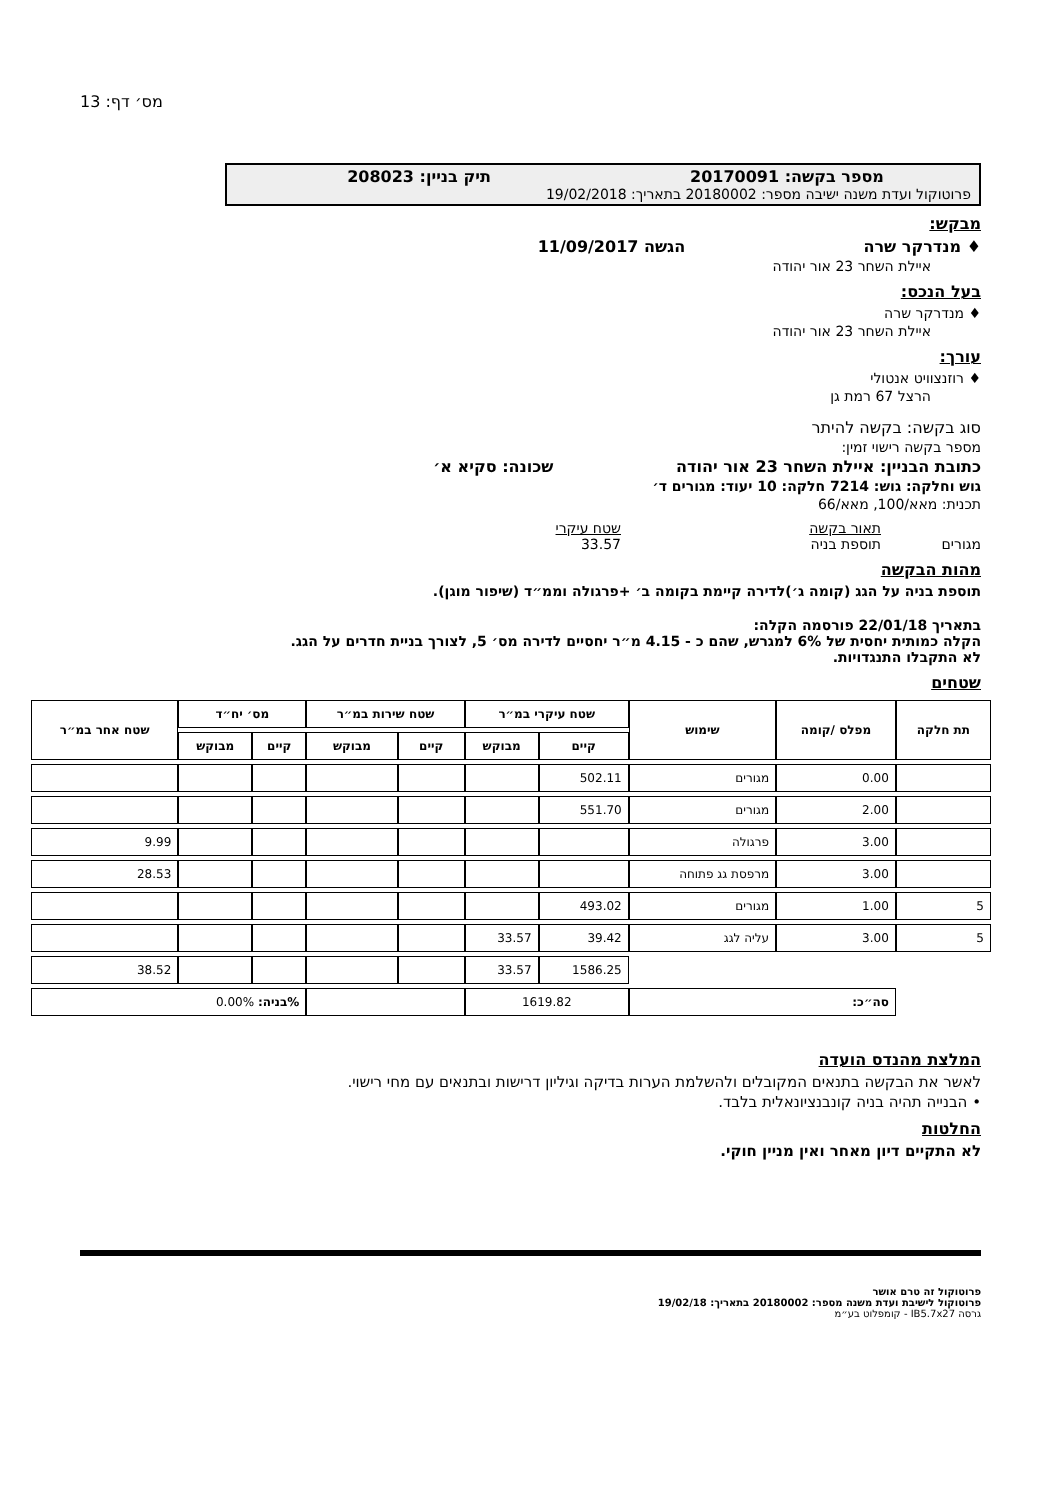מס׳ דף: 13
מספר בקשה: 20170091 תיק בניין: 208023
פרוטוקול ועדת משנה ישיבה מספר: 20180002 בתאריך: 19/02/2018
מבקש:
♦ מנדרקר שרה הגשה 11/09/2017
איילת השחר 23 אור יהודה
בעל הנכס:
♦ מנדרקר שרה
איילת השחר 23 אור יהודה
עורך:
♦ רוזנצוויט אנטולי
הרצל 67 רמת גן
סוג בקשה: בקשה להיתר
מספר בקשה רישוי זמין:
כתובת הבניין: איילת השחר 23 אור יהודה שכונה: סקיא א׳
גוש וחלקה: גוש: 7214 חלקה: 10 יעוד: מגורים ד׳
תכנית: מאא/100, מאא/66
מגורים תאור בקשה
תוספת בניה
שטח עיקרי
33.57
מהות הבקשה
תוספת בניה על הגג (קומה ג׳)לדירה קיימת בקומה ב׳ +פרגולה וממ״ד (שיפור מוגן).
בתאריך 22/01/18 פורסמה הקלה:
הקלה כמותית יחסית של 6% למגרש, שהם כ - 4.15 מ״ר יחסיים לדירה מס׳ 5, לצורך בניית חדרים על הגג.
לא התקבלו התנגדויות.
שטחים
| תת חלקה | מפלס /קומה | שימוש | שטח עיקרי במ״ר | | שטח שירות במ״ר | | מס׳ יח״ד | | שטח אחר במ״ר |
| --- | --- | --- | --- | --- | --- | --- | --- | --- | --- |
| | | | קיים | מבוקש | קיים | מבוקש | קיים | מבוקש | |
| | 0.00 | מגורים | 502.11 | | | | | | |
| | 2.00 | מגורים | 551.70 | | | | | | |
| | 3.00 | פרגולה | | | | | | | 9.99 |
| | 3.00 | מרפסת גג פתוחה | | | | | | | 28.53 |
| 5 | 1.00 | מגורים | 493.02 | | | | | | |
| 5 | 3.00 | עליה לגג | 39.42 | 33.57 | | | | | |
| | | | 1586.25 | 33.57 | | | | | 38.52 |
| | סה״כ: | | 1619.82 | | | | %בניה: 0.00% | | |
המלצת מהנדס הועדה
לאשר את הבקשה בתנאים המקובלים ולהשלמת הערות בדיקה וגיליון דרישות ובתנאים עם מחי רישוי.
• הבנייה תהיה בניה קונבנציונאלית בלבד.
החלטות
לא התקיים דיון מאחר ואין מניין חוקי.
פרוטוקול זה טרם אושר
פרוטוקול לישיבת ועדת משנה מספר: 20180002 בתאריך: 19/02/18
גרסה IB5.7x27 - קומפלוט בע״מ